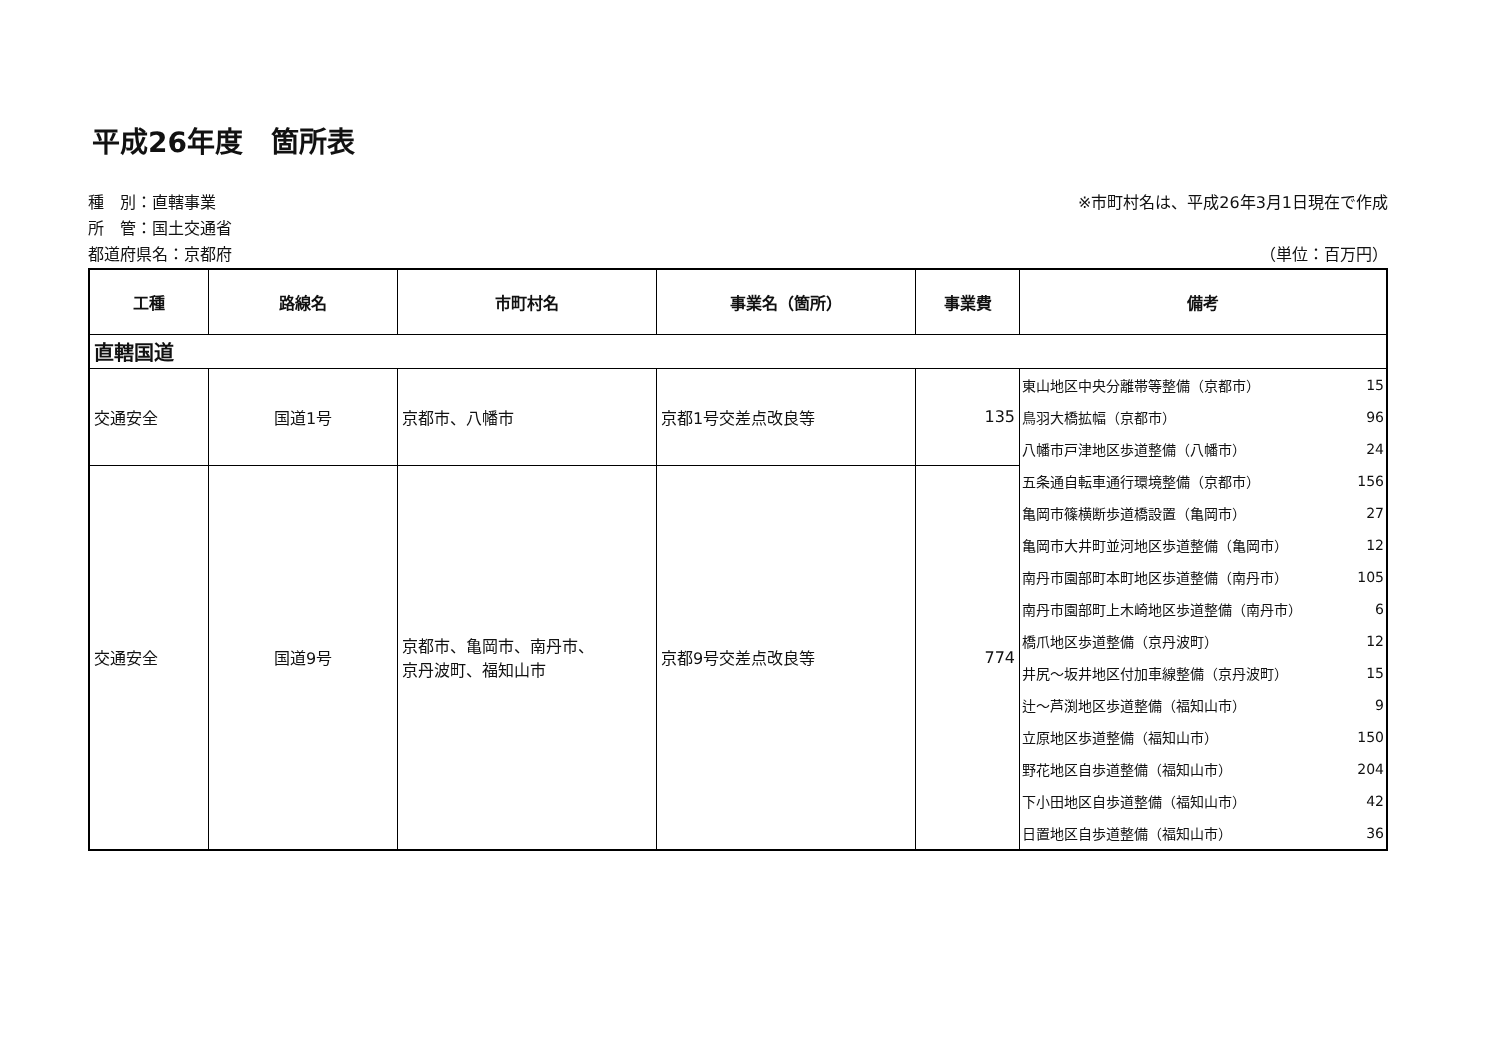平成26年度　箇所表
種　別：直轄事業
所　管：国土交通省
都道府県名：京都府
※市町村名は、平成26年3月1日現在で作成
（単位：百万円）
| 工種 | 路線名 | 市町村名 | 事業名（箇所） | 事業費 | 備考 |
| --- | --- | --- | --- | --- | --- |
| 直轄国道 | | | | | |
| 交通安全 | 国道1号 | 京都市、八幡市 | 京都1号交差点改良等 | 135 | / 東山地区中央分離帯等整備（京都市） / 15 / / 鳥羽大橋拡幅（京都市） / 96 / / 八幡市戸津地区歩道整備（八幡市） / 24 / |
| 交通安全 | 国道9号 | 京都市、亀岡市、南丹市、 京丹波町、福知山市 | 京都9号交差点改良等 | 774 | / 五条通自転車通行環境整備（京都市） / 156 / / 亀岡市篠横断歩道橋設置（亀岡市） / 27 / / 亀岡市大井町並河地区歩道整備（亀岡市） / 12 / / 南丹市園部町本町地区歩道整備（南丹市） / 105 / / 南丹市園部町上木崎地区歩道整備（南丹市） / 6 / / 橋爪地区歩道整備（京丹波町） / 12 / / 井尻～坂井地区付加車線整備（京丹波町） / 15 / / 辻～芦渕地区歩道整備（福知山市） / 9 / / 立原地区歩道整備（福知山市） / 150 / / 野花地区自歩道整備（福知山市） / 204 / / 下小田地区自歩道整備（福知山市） / 42 / / 日置地区自歩道整備（福知山市） / 36 / |